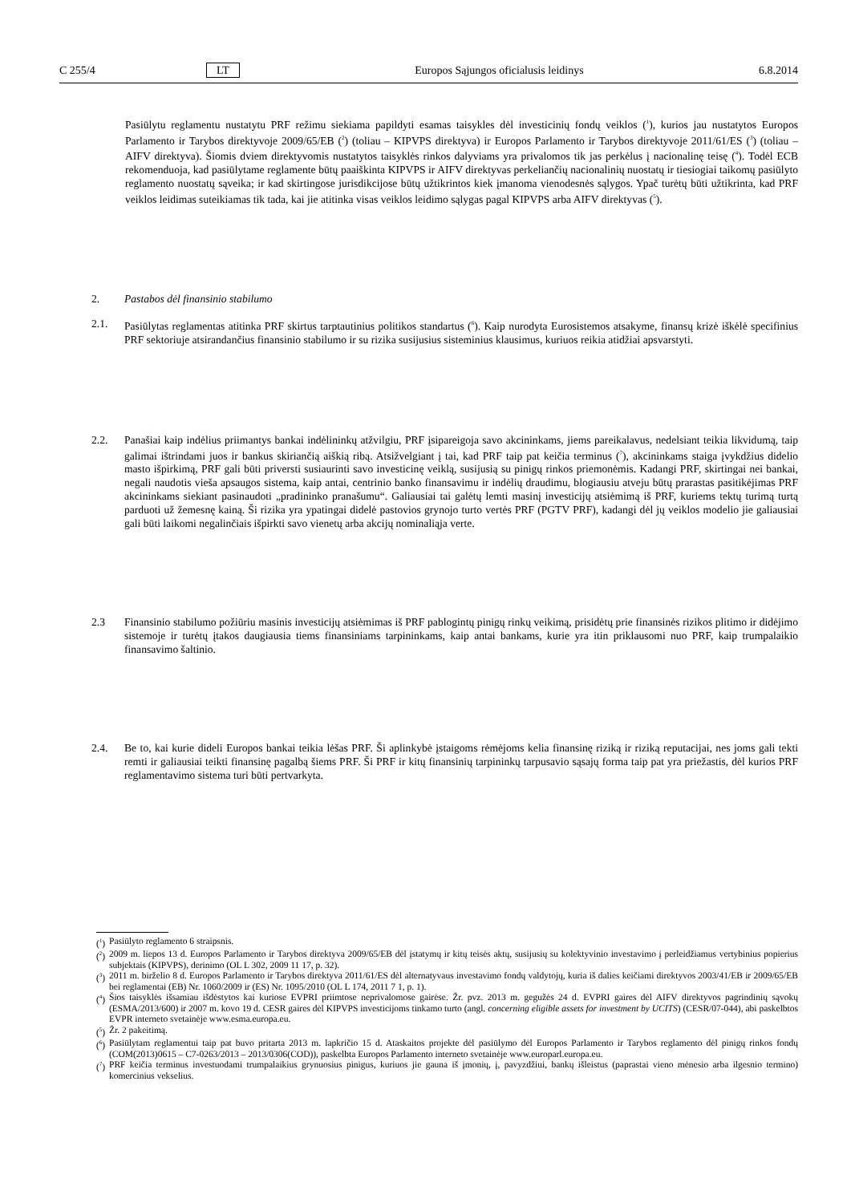C 255/4 LT Europos Sąjungos oficialusis leidinys 6.8.2014
Pasiūlytu reglamentu nustatytu PRF režimu siekiama papildyti esamas taisykles dėl investicinių fondų veiklos (<sup>1</sup>), kurios jau nustatytos Europos Parlamento ir Tarybos direktyvoje 2009/65/EB (<sup>2</sup>) (toliau – KIPVPS direktyva) ir Europos Parlamento ir Tarybos direktyvoje 2011/61/ES (<sup>3</sup>) (toliau – AIFV direktyva). Šiomis dviem direktyvomis nustatytos taisyklės rinkos dalyviams yra privalomos tik jas perkėlus į nacionalinę teisę (<sup>4</sup>). Todėl ECB rekomenduoja, kad pasiūlytame reglamente būtų paaiškinta KIPVPS ir AIFV direktyvas perkeliančių nacionalinių nuostatų ir tiesiogiai taikomų pasiūlyto reglamento nuostatų sąveika; ir kad skirtingose jurisdikcijose būtų užtikrintos kiek įmanoma vienodesnės sąlygos. Ypač turėtų būti užtikrinta, kad PRF veiklos leidimas suteikiamas tik tada, kai jie atitinka visas veiklos leidimo sąlygas pagal KIPVPS arba AIFV direktyvas (<sup>5</sup>).
2. Pastabos dėl finansinio stabilumo
2.1. Pasiūlytas reglamentas atitinka PRF skirtus tarptautinius politikos standartus (<sup>6</sup>). Kaip nurodyta Eurosistemos atsakyme, finansų krizė iškėlė specifinius PRF sektoriuje atsirandančius finansinio stabilumo ir su rizika susijusius sisteminius klausimus, kuriuos reikia atidžiai apsvarstyti.
2.2. Panašiai kaip indėlius priimantys bankai indėlininkų atžvilgiu, PRF įsipareigoja savo akcininkams, jiems pareikalavus, nedelsiant teikia likvidumą, taip galimai ištrindami juos ir bankus skiriančią aiškią ribą. Atsižvelgiant į tai, kad PRF taip pat keičia terminus (<sup>7</sup>), akcininkams staiga įvykdžius didelio masto išpirkimą, PRF gali būti priversti susiaurinti savo investicinę veiklą, susijusią su pinigų rinkos priemonėmis. Kadangi PRF, skirtingai nei bankai, negali naudotis vieša apsaugos sistema, kaip antai, centrinio banko finansavimu ir indėlių draudimu, blogiausiu atveju būtų prarastas pasitikėjimas PRF akcininkams siekiant pasinaudoti „pradininko pranašumu“. Galiausiai tai galėtų lemti masinį investicijų atsiėmimą iš PRF, kuriems tektų turimą turtą parduoti už žemesnę kainą. Ši rizika yra ypatingai didelė pastovios grynojo turto vertės PRF (PGTV PRF), kadangi dėl jų veiklos modelio jie galiausiai gali būti laikomi negalinčiais išpirkti savo vienetų arba akcijų nominaliąja verte.
2.3 Finansinio stabilumo požiūriu masinis investicijų atsiėmimas iš PRF pablogintų pinigų rinkų veikimą, prisidėtų prie finansinės rizikos plitimo ir didėjimo sistemoje ir turėtų įtakos daugiausia tiems finansiniams tarpininkams, kaip antai bankams, kurie yra itin priklausomi nuo PRF, kaip trumpalaikio finansavimo šaltinio.
2.4. Be to, kai kurie dideli Europos bankai teikia lėšas PRF. Ši aplinkybė įstaigoms rėmėjoms kelia finansinę riziką ir riziką reputacijai, nes joms gali tekti remti ir galiausiai teikti finansinę pagalbą šiems PRF. Ši PRF ir kitų finansinių tarpininkų tarpusavio sąsajų forma taip pat yra priežastis, dėl kurios PRF reglamentavimo sistema turi būti pertvarkyta.
(<sup>1</sup>)
Pasiūlyto reglamento 6 straipsnis.
(<sup>2</sup>)
2009 m. liepos 13 d. Europos Parlamento ir Tarybos direktyva 2009/65/EB dėl įstatymų ir kitų teisės aktų, susijusių su kolektyvinio investavimo į perleidžiamus vertybinius popierius subjektais (KIPVPS), derinimo (OL L 302, 2009 11 17, p. 32).
(<sup>3</sup>)
2011 m. birželio 8 d. Europos Parlamento ir Tarybos direktyva 2011/61/ES dėl alternatyvaus investavimo fondų valdytojų, kuria iš dalies keičiami direktyvos 2003/41/EB ir 2009/65/EB bei reglamentai (EB) Nr. 1060/2009 ir (ES) Nr. 1095/2010 (OL L 174, 2011 7 1, p. 1).
(<sup>4</sup>)
Šios taisyklės išsamiau išdėstytos kai kuriose EVPRI priimtose neprivalomose gairėse. Žr. pvz. 2013 m. gegužės 24 d. EVPRI gaires dėl AIFV direktyvos pagrindinių sąvokų (ESMA/2013/600) ir 2007 m. kovo 19 d. CESR gaires dėl KIPVPS investicijoms tinkamo turto (angl. concerning eligible assets for investment by UCITS) (CESR/07-044), abi paskelbtos EVPR interneto svetainėje www.esma.europa.eu.
(<sup>5</sup>)
Žr. 2 pakeitimą.
(<sup>6</sup>)
Pasiūlytam reglamentui taip pat buvo pritarta 2013 m. lapkričio 15 d. Ataskaitos projekte dėl pasiūlymo dėl Europos Parlamento ir Tarybos reglamento dėl pinigų rinkos fondų (COM(2013)0615 – C7-0263/2013 – 2013/0306(COD)), paskelbta Europos Parlamento interneto svetainėje www.europarl.europa.eu.
(<sup>7</sup>)
PRF keičia terminus investuodami trumpalaikius grynuosius pinigus, kuriuos jie gauna iš įmonių, į, pavyzdžiui, bankų išleistus (paprastai vieno mėnesio arba ilgesnio termino) komercinius vekselius.